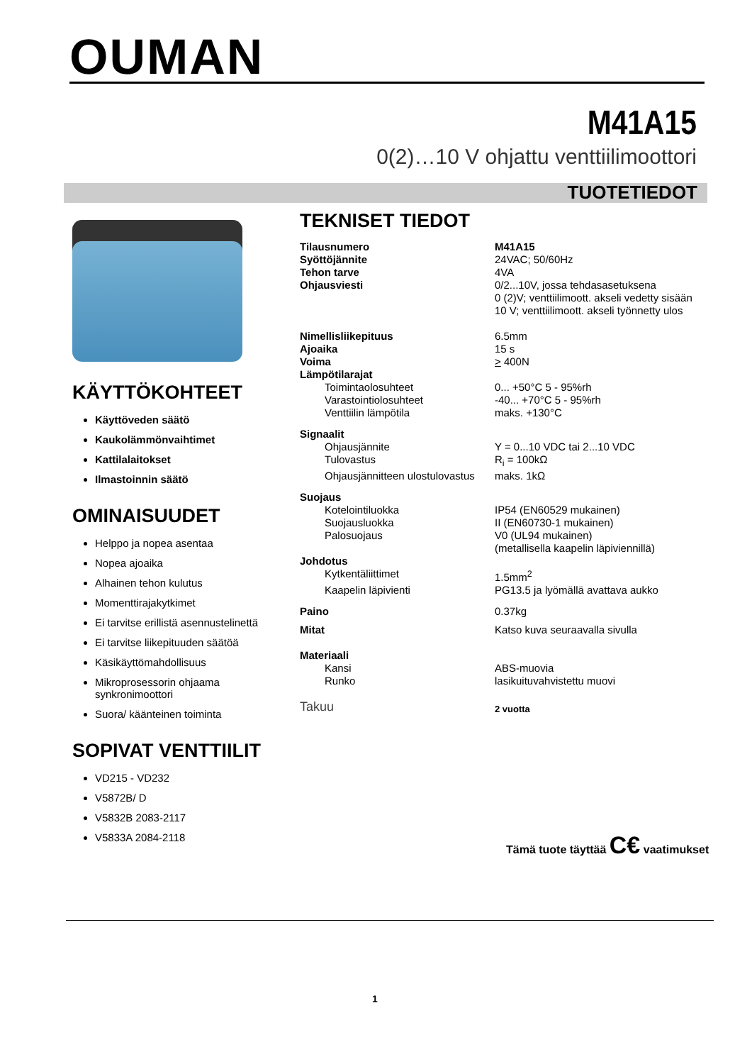OUMAN
M41A15
0(2)…10 V ohjattu venttiilimoottori
TUOTETIEDOT
KÄYTTÖKOHTEET
Käyttöveden säätö
Kaukolämmönvaihtimet
Kattilalaitokset
Ilmastoinnin säätö
OMINAISUUDET
Helppo ja nopea asentaa
Nopea ajoaika
Alhainen tehon kulutus
Momenttirajakytkimet
Ei tarvitse erillistä asennustelinettä
Ei tarvitse liikepituuden säätöä
Käsikäyttömahdollisuus
Mikroprosessorin ohjaama synkronimoottori
Suora/ käänteinen toiminta
SOPIVAT VENTTIILIT
VD215 - VD232
V5872B/ D
V5832B 2083-2117
V5833A 2084-2118
TEKNISET TIEDOT
| Tilausnumero | M41A15 |
| Syöttöjännite | 24VAC; 50/60Hz |
| Tehon tarve | 4VA |
| Ohjausviesti | 0/2...10V, jossa tehdasasetuksena 0 (2)V; venttiilimoott. akseli vedetty sisään 10 V; venttiilimoott. akseli työnnetty ulos |
| Nimellisliikepituus | 6.5mm |
| Ajoaika | 15 s |
| Voima | > 400N |
| Lämpötilarajat | |
| Toimintaolosuhteet | 0... +50°C 5 - 95%rh |
| Varastointiolosuhteet | -40... +70°C 5 - 95%rh |
| Venttiilin lämpötila | maks. +130°C |
| Signaalit | |
| Ohjausjännite | Y = 0...10 VDC tai 2...10 VDC |
| Tulovastus | R<sub>i</sub> = 100kΩ |
| Ohjausjännitteen ulostulovastus | maks. 1kΩ |
| Suojaus | |
| Kotelointiluokka | IP54 (EN60529 mukainen) |
| Suojausluokka | II (EN60730-1 mukainen) |
| Palosuojaus | V0 (UL94 mukainen) (metallisella kaapelin läpiviennillä) |
| Johdotus | |
| Kytkentäliittimet | 1.5mm<sup>2</sup> |
| Kaapelin läpivienti | PG13.5 ja lyömällä avattava aukko |
| Paino | 0.37kg |
| Mitat | Katso kuva seuraavalla sivulla |
| Materiaali | |
| Kansi | ABS-muovia |
| Runko | lasikuituvahvistettu muovi |
| Takuu | 2 vuotta |
Tämä tuote täyttää C€ vaatimukset
1